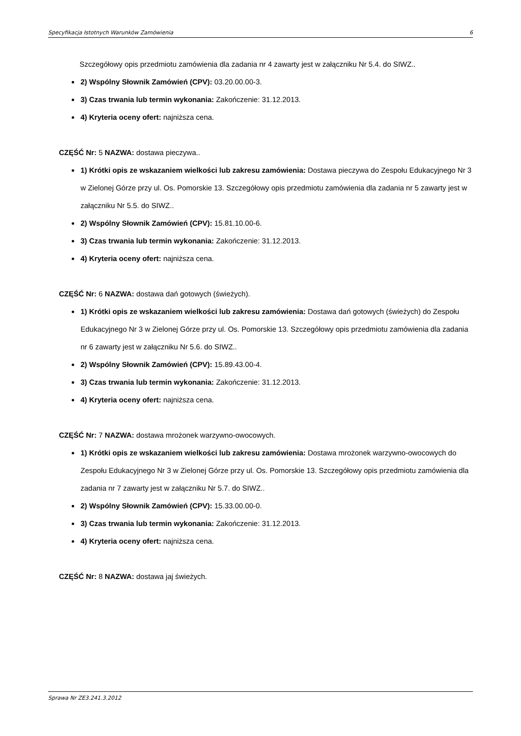Specyfikacja Istotnych Warunków Zamówienia 6
Szczegółowy opis przedmiotu zamówienia dla zadania nr 4 zawarty jest w załączniku Nr 5.4. do SIWZ..
2) Wspólny Słownik Zamówień (CPV): 03.20.00.00-3.
3) Czas trwania lub termin wykonania: Zakończenie: 31.12.2013.
4) Kryteria oceny ofert: najniższa cena.
CZĘŚĆ Nr: 5 NAZWA: dostawa pieczywa..
1) Krótki opis ze wskazaniem wielkości lub zakresu zamówienia: Dostawa pieczywa do Zespołu Edukacyjnego Nr 3 w Zielonej Górze przy ul. Os. Pomorskie 13. Szczegółowy opis przedmiotu zamówienia dla zadania nr 5 zawarty jest w załączniku Nr 5.5. do SIWZ..
2) Wspólny Słownik Zamówień (CPV): 15.81.10.00-6.
3) Czas trwania lub termin wykonania: Zakończenie: 31.12.2013.
4) Kryteria oceny ofert: najniższa cena.
CZĘŚĆ Nr: 6 NAZWA: dostawa dań gotowych (świeżych).
1) Krótki opis ze wskazaniem wielkości lub zakresu zamówienia: Dostawa dań gotowych (świeżych) do Zespołu Edukacyjnego Nr 3 w Zielonej Górze przy ul. Os. Pomorskie 13. Szczegółowy opis przedmiotu zamówienia dla zadania nr 6 zawarty jest w załączniku Nr 5.6. do SIWZ..
2) Wspólny Słownik Zamówień (CPV): 15.89.43.00-4.
3) Czas trwania lub termin wykonania: Zakończenie: 31.12.2013.
4) Kryteria oceny ofert: najniższa cena.
CZĘŚĆ Nr: 7 NAZWA: dostawa mrożonek warzywno-owocowych.
1) Krótki opis ze wskazaniem wielkości lub zakresu zamówienia: Dostawa mrożonek warzywno-owocowych do Zespołu Edukacyjnego Nr 3 w Zielonej Górze przy ul. Os. Pomorskie 13. Szczegółowy opis przedmiotu zamówienia dla zadania nr 7 zawarty jest w załączniku Nr 5.7. do SIWZ..
2) Wspólny Słownik Zamówień (CPV): 15.33.00.00-0.
3) Czas trwania lub termin wykonania: Zakończenie: 31.12.2013.
4) Kryteria oceny ofert: najniższa cena.
CZĘŚĆ Nr: 8 NAZWA: dostawa jaj świeżych.
Sprawa Nr ZE3.241.3.2012